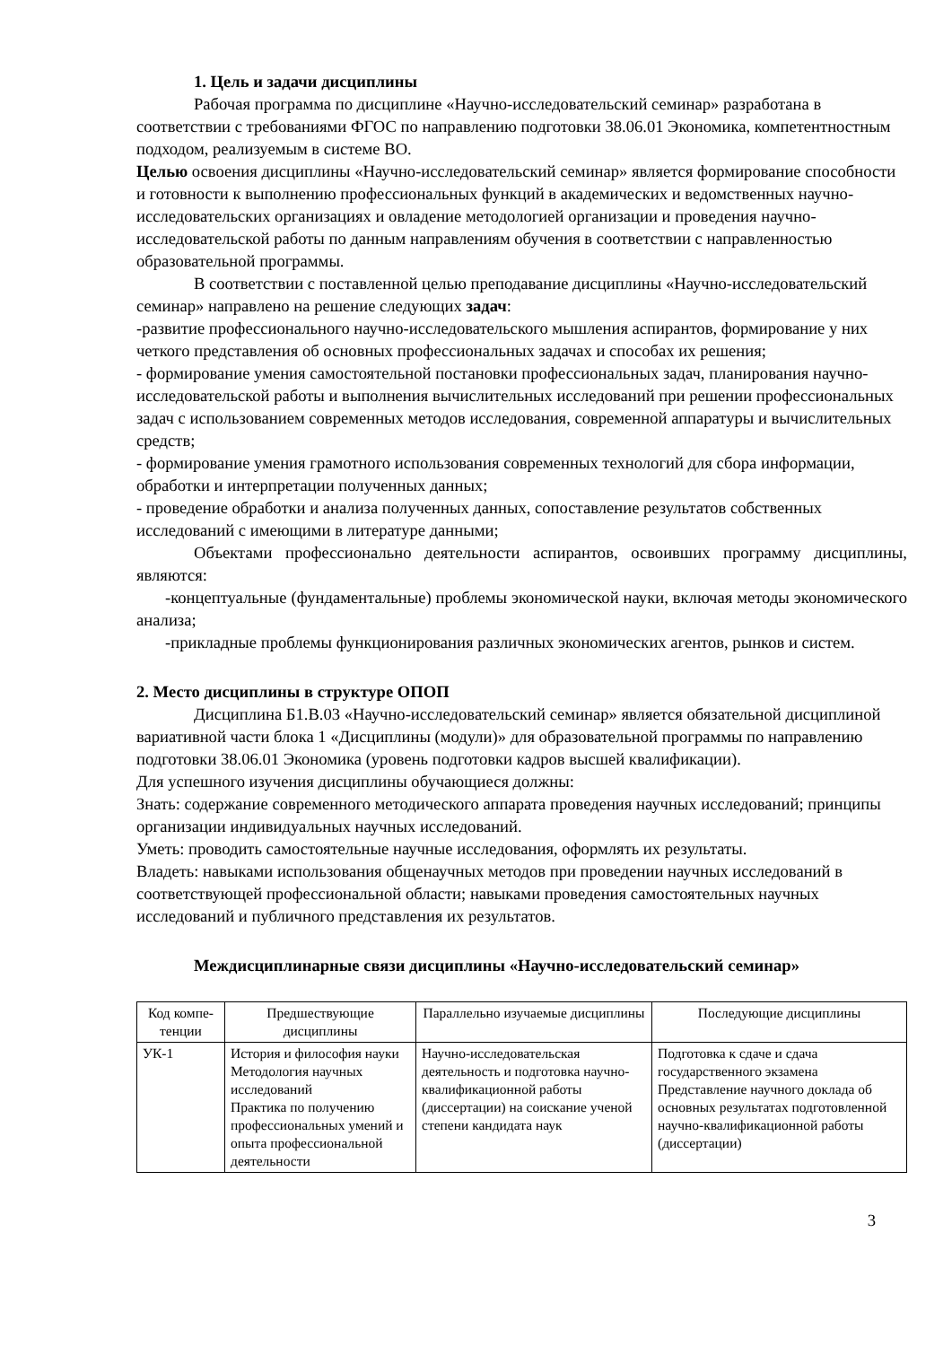1. Цель и задачи дисциплины
Рабочая программа по дисциплине «Научно-исследовательский семинар» разработана в соответствии с требованиями ФГОС по направлению подготовки 38.06.01 Экономика, компетентностным подходом, реализуемым в системе ВО.
Целью освоения дисциплины «Научно-исследовательский семинар» является формирование способности и готовности к выполнению профессиональных функций в академических и ведомственных научно-исследовательских организациях и овладение методологией организации и проведения научно-исследовательской работы по данным направлениям обучения в соответствии с направленностью образовательной программы.
В соответствии с поставленной целью преподавание дисциплины «Научно-исследовательский семинар» направлено на решение следующих задач:
-развитие профессионального научно-исследовательского мышления аспирантов, формирование у них четкого представления об основных профессиональных задачах и способах их решения;
- формирование умения самостоятельной постановки профессиональных задач, планирования научно-исследовательской работы и выполнения вычислительных исследований при решении профессиональных задач с использованием современных методов исследования, современной аппаратуры и вычислительных средств;
- формирование умения грамотного использования современных технологий для сбора информации, обработки и интерпретации полученных данных;
- проведение обработки и анализа полученных данных, сопоставление результатов собственных исследований с имеющими в литературе данными;
Объектами профессионально деятельности аспирантов, освоивших программу дисциплины, являются:
-концептуальные (фундаментальные) проблемы экономической науки, включая методы экономического анализа;
-прикладные проблемы функционирования различных экономических агентов, рынков и систем.
2. Место дисциплины в структуре ОПОП
Дисциплина Б1.В.03 «Научно-исследовательский семинар» является обязательной дисциплиной вариативной части блока 1 «Дисциплины (модули)» для образовательной программы по направлению подготовки 38.06.01 Экономика (уровень подготовки кадров высшей квалификации).
Для успешного изучения дисциплины обучающиеся должны:
Знать: содержание современного методического аппарата проведения научных исследований; принципы организации индивидуальных научных исследований.
Уметь: проводить самостоятельные научные исследования, оформлять их результаты.
Владеть: навыками использования общенаучных методов при проведении научных исследований в соответствующей профессиональной области; навыками проведения самостоятельных научных исследований и публичного представления их результатов.
Междисциплинарные связи дисциплины «Научно-исследовательский семинар»
| Код компе-тенции | Предшествующие дисциплины | Параллельно изучаемые дисциплины | Последующие дисциплины |
| УК-1 | История и философия науки Методология научных исследований Практика по получению профессиональных умений и опыта профессиональной деятельности | Научно-исследовательская деятельность и подготовка научно-квалификационной работы (диссертации) на соискание ученой степени кандидата наук | Подготовка к сдаче и сдача государственного экзамена Представление научного доклада об основных результатах подготовленной научно-квалификационной работы (диссертации) |
3